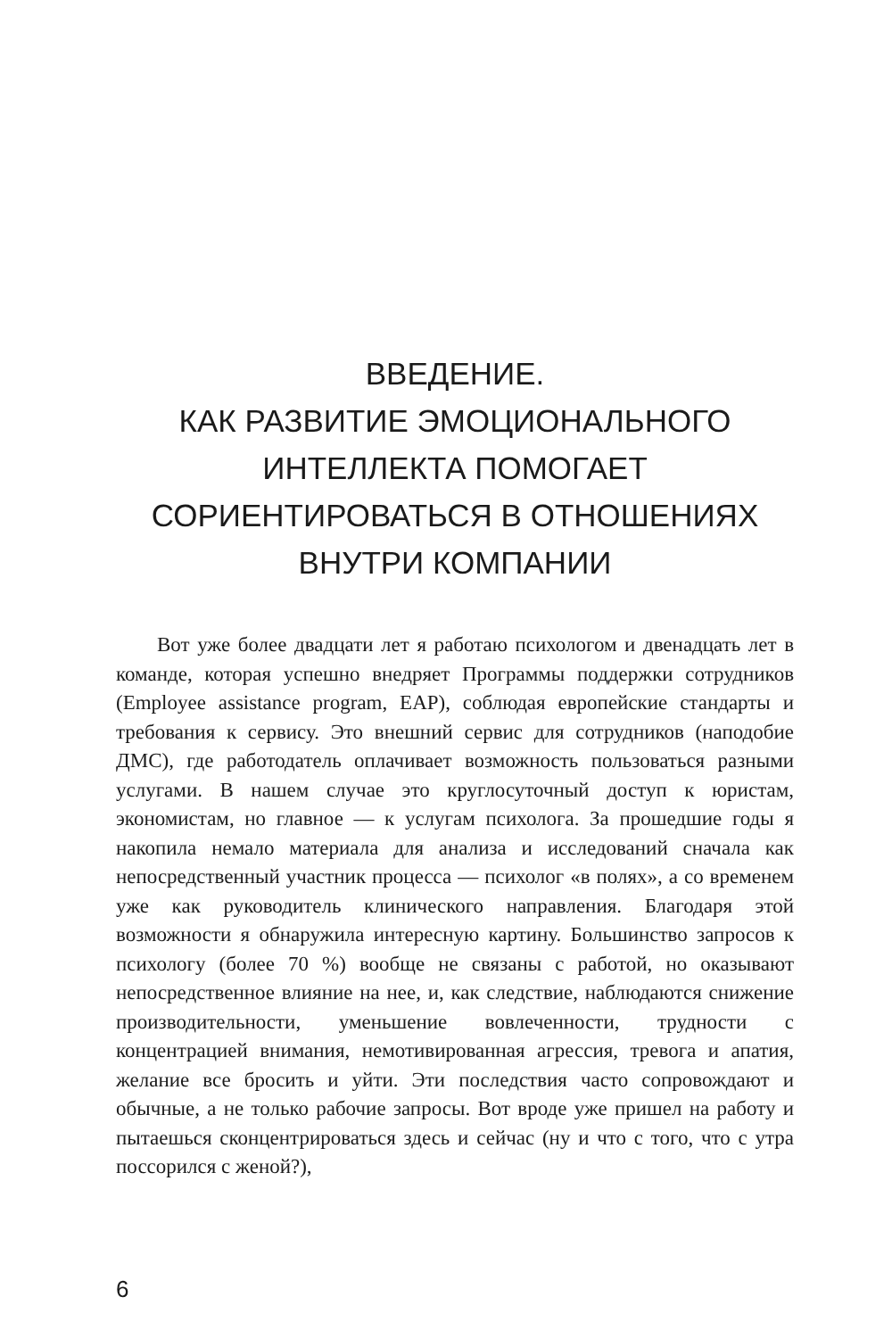ВВЕДЕНИЕ.
КАК РАЗВИТИЕ ЭМОЦИОНАЛЬНОГО
ИНТЕЛЛЕКТА ПОМОГАЕТ
СОРИЕНТИРОВАТЬСЯ В ОТНОШЕНИЯХ
ВНУТРИ КОМПАНИИ
Вот уже более двадцати лет я работаю психологом и двенадцать лет в команде, которая успешно внедряет Программы поддержки сотрудников (Employee assistance program, EAP), соблюдая европейские стандарты и требования к сервису. Это внешний сервис для сотрудников (наподобие ДМС), где работодатель оплачивает возможность пользоваться разными услугами. В нашем случае это круглосуточный доступ к юристам, экономистам, но главное — к услугам психолога. За прошедшие годы я накопила немало материала для анализа и исследований сначала как непосредственный участник процесса — психолог «в полях», а со временем уже как руководитель клинического направления. Благодаря этой возможности я обнаружила интересную картину. Большинство запросов к психологу (более 70 %) вообще не связаны с работой, но оказывают непосредственное влияние на нее, и, как следствие, наблюдаются снижение производительности, уменьшение вовлеченности, трудности с концентрацией внимания, немотивированная агрессия, тревога и апатия, желание все бросить и уйти. Эти последствия часто сопровождают и обычные, а не только рабочие запросы. Вот вроде уже пришел на работу и пытаешься сконцентрироваться здесь и сейчас (ну и что с того, что с утра поссорился с женой?),
6